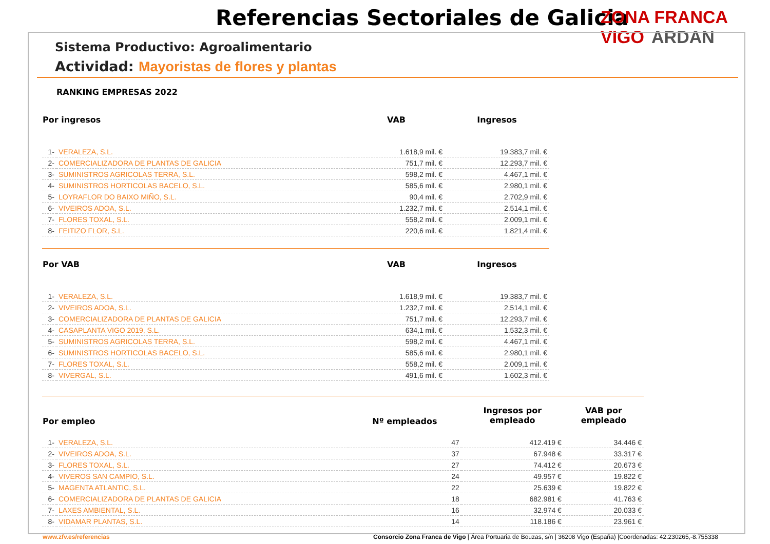Referencias Sectoriales de Galicia
ZONA FRANCA VIGO ARDAN
Sistema Productivo: Agroalimentario
Actividad: Mayoristas de flores y plantas
RANKING EMPRESAS 2022
| Por ingresos | | VAB | Ingresos |
| --- | --- | --- | --- |
| 1- | VERALEZA, S.L. | 1.618,9 mil. € | 19.383,7 mil. € |
| 2- | COMERCIALIZADORA DE PLANTAS DE GALICIA | 751,7 mil. € | 12.293,7 mil. € |
| 3- | SUMINISTROS AGRICOLAS TERRA, S.L. | 598,2 mil. € | 4.467,1 mil. € |
| 4- | SUMINISTROS HORTICOLAS BACELO, S.L. | 585,6 mil. € | 2.980,1 mil. € |
| 5- | LOYRAFLOR DO BAIXO MIÑO, S.L. | 90,4 mil. € | 2.702,9 mil. € |
| 6- | VIVEIROS ADOA, S.L. | 1.232,7 mil. € | 2.514,1 mil. € |
| 7- | FLORES TOXAL, S.L. | 558,2 mil. € | 2.009,1 mil. € |
| 8- | FEITIZO FLOR, S.L. | 220,6 mil. € | 1.821,4 mil. € |
| Por VAB | | VAB | Ingresos |
| --- | --- | --- | --- |
| 1- | VERALEZA, S.L. | 1.618,9 mil. € | 19.383,7 mil. € |
| 2- | VIVEIROS ADOA, S.L. | 1.232,7 mil. € | 2.514,1 mil. € |
| 3- | COMERCIALIZADORA DE PLANTAS DE GALICIA | 751,7 mil. € | 12.293,7 mil. € |
| 4- | CASAPLANTA VIGO 2019, S.L. | 634,1 mil. € | 1.532,3 mil. € |
| 5- | SUMINISTROS AGRICOLAS TERRA, S.L. | 598,2 mil. € | 4.467,1 mil. € |
| 6- | SUMINISTROS HORTICOLAS BACELO, S.L. | 585,6 mil. € | 2.980,1 mil. € |
| 7- | FLORES TOXAL, S.L. | 558,2 mil. € | 2.009,1 mil. € |
| 8- | VIVERGAL, S.L. | 491,6 mil. € | 1.602,3 mil. € |
| Por empleo | | Nº empleados | Ingresos por empleado | VAB por empleado |
| --- | --- | --- | --- | --- |
| 1- | VERALEZA, S.L. | 47 | 412.419 € | 34.446 € |
| 2- | VIVEIROS ADOA, S.L. | 37 | 67.948 € | 33.317 € |
| 3- | FLORES TOXAL, S.L. | 27 | 74.412 € | 20.673 € |
| 4- | VIVEROS SAN CAMPIO, S.L. | 24 | 49.957 € | 19.822 € |
| 5- | MAGENTA ATLANTIC, S.L. | 22 | 25.639 € | 19.822 € |
| 6- | COMERCIALIZADORA DE PLANTAS DE GALICIA | 18 | 682.981 € | 41.763 € |
| 7- | LAXES AMBIENTAL, S.L. | 16 | 32.974 € | 20.033 € |
| 8- | VIDAMAR PLANTAS, S.L. | 14 | 118.186 € | 23.961 € |
www.zfv.es/referencias
Consorcio Zona Franca de Vigo | Área Portuaria de Bouzas, s/n | 36208 Vigo (España) |Coordenadas: 42.230265,-8.755338